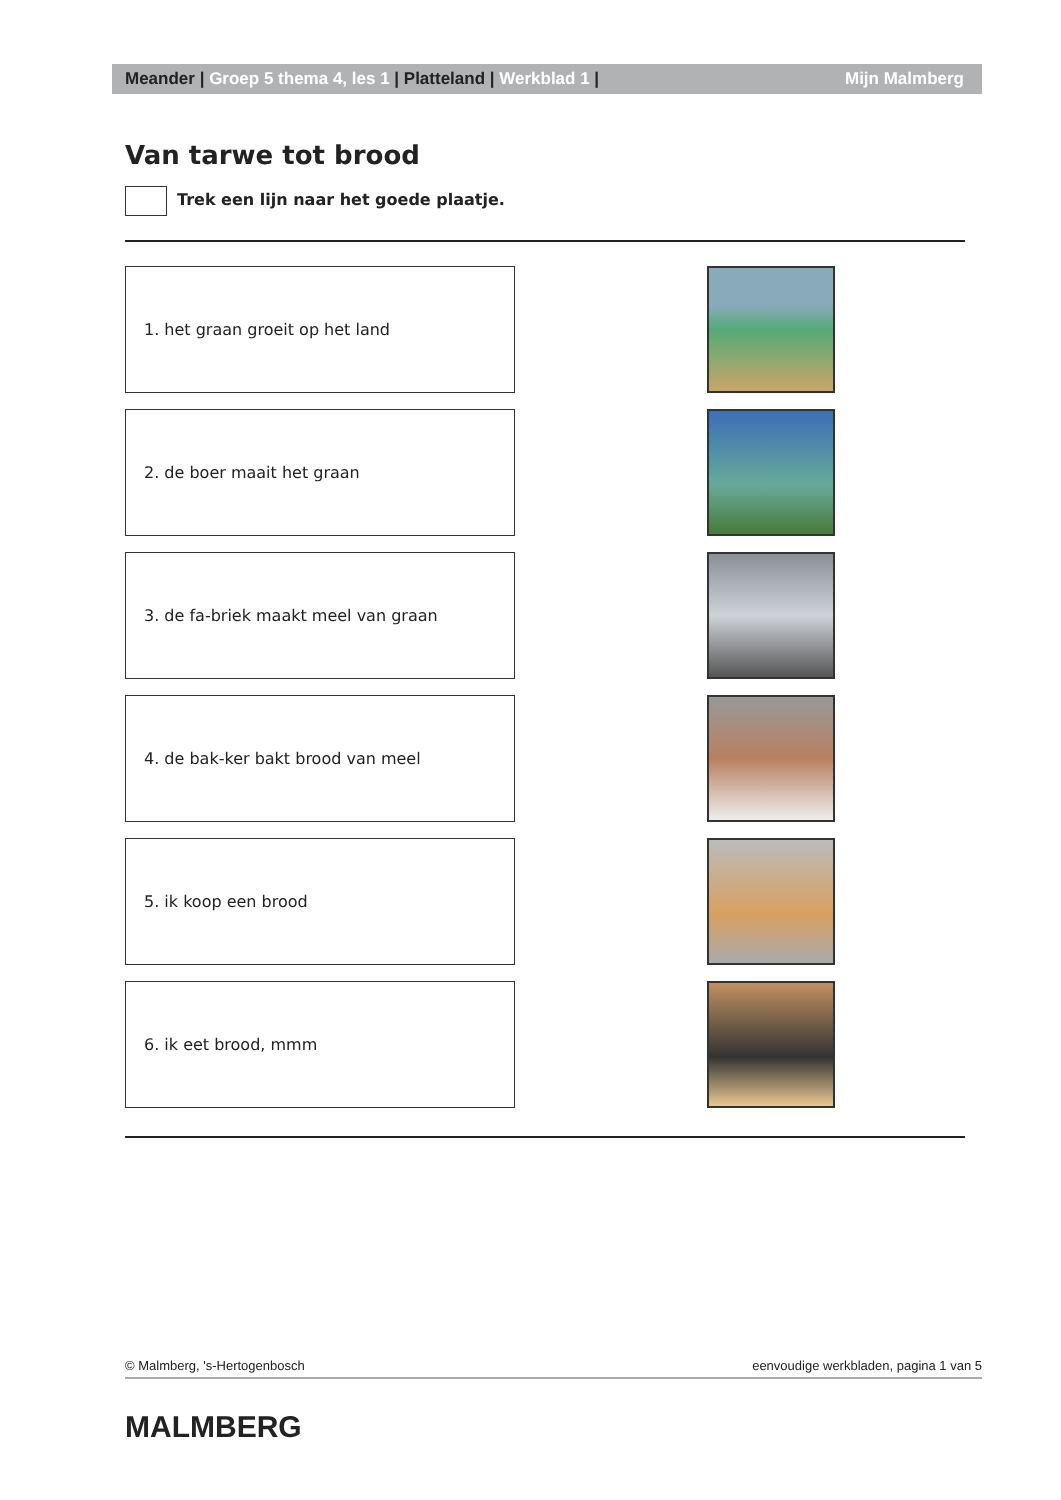Meander | Groep 5 thema 4, les 1 | Platteland | Werkblad 1 | Mijn Malmberg
Van tarwe tot brood
Trek een lijn naar het goede plaatje.
1. het graan groeit op het land
2. de boer maait het graan
3. de fa-briek maakt meel van graan
4. de bak-ker bakt brood van meel
5. ik koop een brood
6. ik eet brood, mmm
© Malmberg, 's-Hertogenbosch eenvoudige werkbladen, pagina 1 van 5
MALMBERG